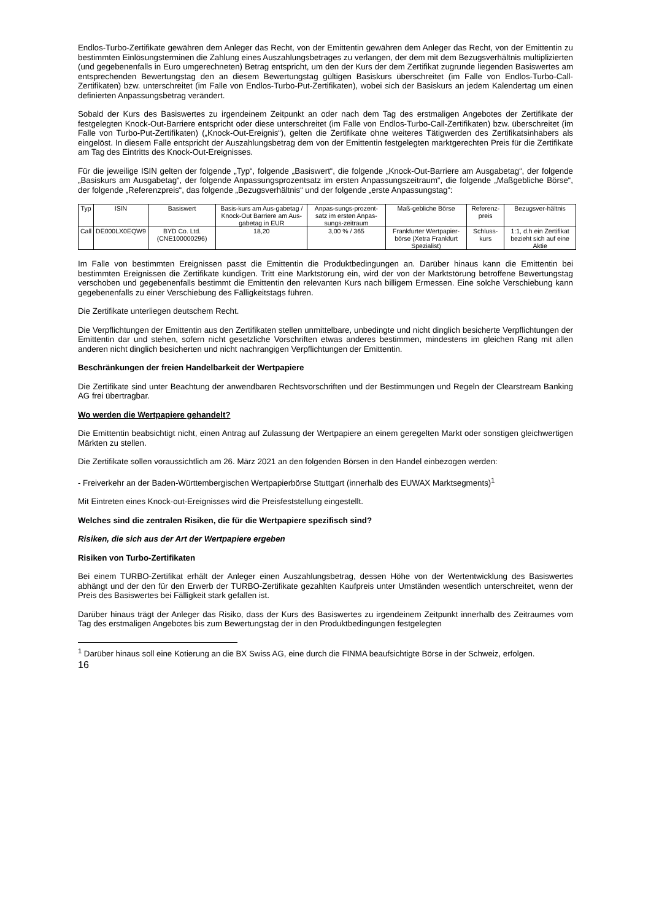Endlos-Turbo-Zertifikate gewähren dem Anleger das Recht, von der Emittentin gewähren dem Anleger das Recht, von der Emittentin zu bestimmten Einlösungsterminen die Zahlung eines Auszahlungsbetrages zu verlangen, der dem mit dem Bezugsverhältnis multiplizierten (und gegebenenfalls in Euro umgerechneten) Betrag entspricht, um den der Kurs der dem Zertifikat zugrunde liegenden Basiswertes am entsprechenden Bewertungstag den an diesem Bewertungstag gültigen Basiskurs überschreitet (im Falle von Endlos-Turbo-Call-Zertifikaten) bzw. unterschreitet (im Falle von Endlos-Turbo-Put-Zertifikaten), wobei sich der Basiskurs an jedem Kalendertag um einen definierten Anpassungsbetrag verändert.
Sobald der Kurs des Basiswertes zu irgendeinem Zeitpunkt an oder nach dem Tag des erstmaligen Angebotes der Zertifikate der festgelegten Knock-Out-Barriere entspricht oder diese unterschreitet (im Falle von Endlos-Turbo-Call-Zertifikaten) bzw. überschreitet (im Falle von Turbo-Put-Zertifikaten) („Knock-Out-Ereignis“), gelten die Zertifikate ohne weiteres Tätigwerden des Zertifikatsinhabers als eingelöst. In diesem Falle entspricht der Auszahlungsbetrag dem von der Emittentin festgelegten marktgerechten Preis für die Zertifikate am Tag des Eintritts des Knock-Out-Ereignisses.
Für die jeweilige ISIN gelten der folgende „Typ“, folgende „Basiswert“, die folgende „Knock-Out-Barriere am Ausgabetag“, der folgende „Basiskurs am Ausgabetag“, der folgende Anpassungsprozentsatz im ersten Anpassungszeitraum“, die folgende „Maßgebliche Börse“, der folgende „Referenzpreis“, das folgende „Bezugsverhältnis“ und der folgende „erste Anpassungstag“:
| Typ | ISIN | Basiswert | Basis-kurs am Aus-gabetag / Knock-Out Barriere am Aus-gabetag in EUR | Anpas-sungs-prozent-satz im ersten Anpas-sungs-zeitraum | Maß-gebliche Börse | Referenz-preis | Bezugsver-hältnis |
| --- | --- | --- | --- | --- | --- | --- | --- |
| Call | DE000LX0EQW9 | BYD Co. Ltd. (CNE100000296) | 18,20 | 3,00 % / 365 | Frankfurter Wertpapier-börse (Xetra Frankfurt Spezialist) | Schluss-kurs | 1:1, d.h ein Zertifikat bezieht sich auf eine Aktie |
Im Falle von bestimmten Ereignissen passt die Emittentin die Produktbedingungen an. Darüber hinaus kann die Emittentin bei bestimmten Ereignissen die Zertifikate kündigen. Tritt eine Marktstörung ein, wird der von der Marktstörung betroffene Bewertungstag verschoben und gegebenenfalls bestimmt die Emittentin den relevanten Kurs nach billigem Ermessen. Eine solche Verschiebung kann gegebenenfalls zu einer Verschiebung des Fälligkeitstags führen.
Die Zertifikate unterliegen deutschem Recht.
Die Verpflichtungen der Emittentin aus den Zertifikaten stellen unmittelbare, unbedingte und nicht dinglich besicherte Verpflichtungen der Emittentin dar und stehen, sofern nicht gesetzliche Vorschriften etwas anderes bestimmen, mindestens im gleichen Rang mit allen anderen nicht dinglich besicherten und nicht nachrangigen Verpflichtungen der Emittentin.
Beschränkungen der freien Handelbarkeit der Wertpapiere
Die Zertifikate sind unter Beachtung der anwendbaren Rechtsvorschriften und der Bestimmungen und Regeln der Clearstream Banking AG frei übertragbar.
Wo werden die Wertpapiere gehandelt?
Die Emittentin beabsichtigt nicht, einen Antrag auf Zulassung der Wertpapiere an einem geregelten Markt oder sonstigen gleichwertigen Märkten zu stellen.
Die Zertifikate sollen voraussichtlich am 26. März 2021 an den folgenden Börsen in den Handel einbezogen werden:
- Freiverkehr an der Baden-Württembergischen Wertpapierbörse Stuttgart (innerhalb des EUWAX Marktsegments)<sup>1</sup>
Mit Eintreten eines Knock-out-Ereignisses wird die Preisfeststellung eingestellt.
Welches sind die zentralen Risiken, die für die Wertpapiere spezifisch sind?
Risiken, die sich aus der Art der Wertpapiere ergeben
Risiken von Turbo-Zertifikaten
Bei einem TURBO-Zertifikat erhält der Anleger einen Auszahlungsbetrag, dessen Höhe von der Wertentwicklung des Basiswertes abhängt und der den für den Erwerb der TURBO-Zertifikate gezahlten Kaufpreis unter Umständen wesentlich unterschreitet, wenn der Preis des Basiswertes bei Fälligkeit stark gefallen ist.
Darüber hinaus trägt der Anleger das Risiko, dass der Kurs des Basiswertes zu irgendeinem Zeitpunkt innerhalb des Zeitraumes vom Tag des erstmaligen Angebotes bis zum Bewertungstag der in den Produktbedingungen festgelegten
<sup>1</sup> Darüber hinaus soll eine Kotierung an die BX Swiss AG, eine durch die FINMA beaufsichtigte Börse in der Schweiz, erfolgen.
16